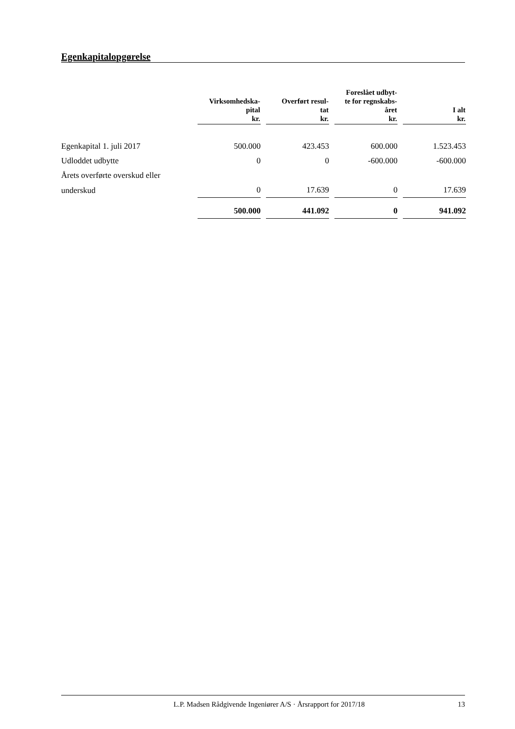Egenkapitalopgørelse
| | Virksomhedska- pital kr. | Overført resul- tat kr. | Foreslået udbyt- te for regnskabs- året kr. | I alt kr. |
| --- | --- | --- | --- | --- |
| Egenkapital 1. juli 2017 | 500.000 | 423.453 | 600.000 | 1.523.453 |
| Udloddet udbytte | 0 | 0 | -600.000 | -600.000 |
| Årets overførte overskud eller | | | | |
| underskud | 0 | 17.639 | 0 | 17.639 |
| | 500.000 | 441.092 | 0 | 941.092 |
L.P. Madsen Rådgivende Ingeniører A/S · Årsrapport for 2017/18 13